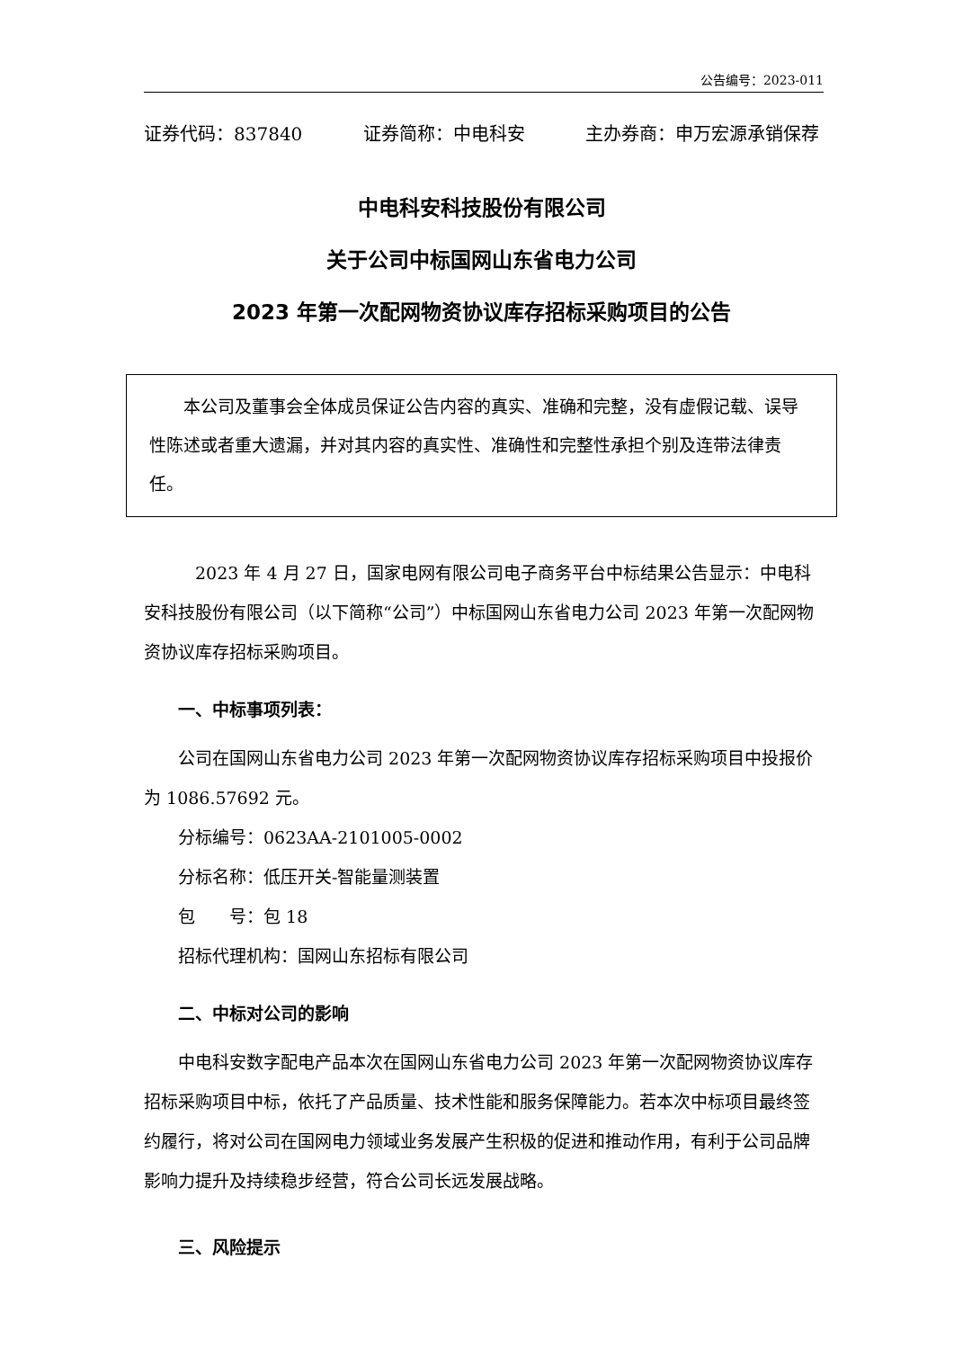公告编号：2023-011
证券代码：837840 证券简称：中电科安 主办券商：申万宏源承销保荐
中电科安科技股份有限公司
关于公司中标国网山东省电力公司
2023 年第一次配网物资协议库存招标采购项目的公告
本公司及董事会全体成员保证公告内容的真实、准确和完整，没有虚假记载、误导性陈述或者重大遗漏，并对其内容的真实性、准确性和完整性承担个别及连带法律责任。
2023 年 4 月 27 日，国家电网有限公司电子商务平台中标结果公告显示：中电科安科技股份有限公司（以下简称“公司”）中标国网山东省电力公司 2023 年第一次配网物资协议库存招标采购项目。
一、中标事项列表：
公司在国网山东省电力公司 2023 年第一次配网物资协议库存招标采购项目中投报价为 1086.57692 元。
分标编号：0623AA-2101005-0002
分标名称：低压开关-智能量测装置
包　　号：包 18
招标代理机构：国网山东招标有限公司
二、中标对公司的影响
中电科安数字配电产品本次在国网山东省电力公司 2023 年第一次配网物资协议库存招标采购项目中标，依托了产品质量、技术性能和服务保障能力。若本次中标项目最终签约履行，将对公司在国网电力领域业务发展产生积极的促进和推动作用，有利于公司品牌影响力提升及持续稳步经营，符合公司长远发展战略。
三、风险提示